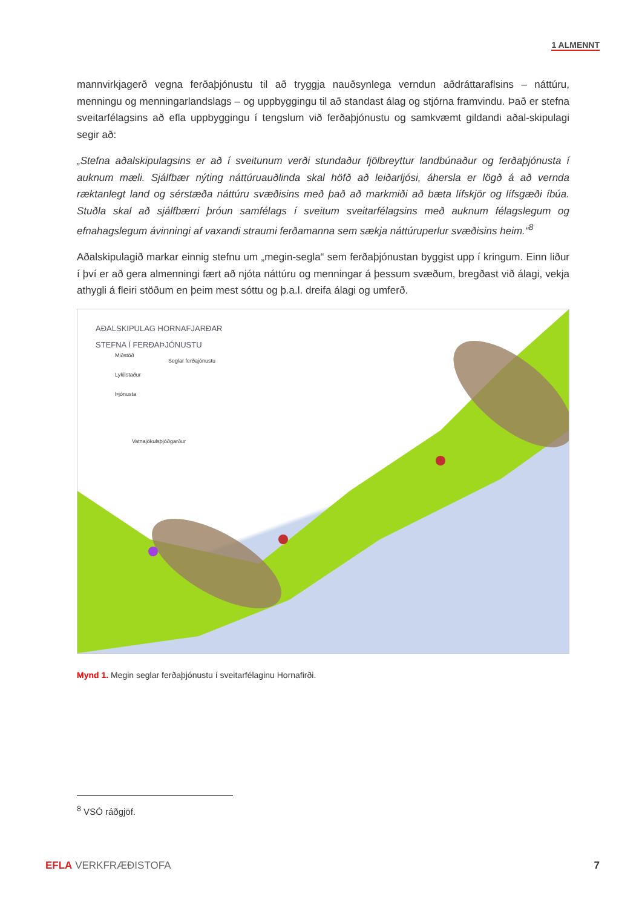1 ALMENNT
mannvirkjagerð vegna ferðaþjónustu til að tryggja nauðsynlega verndun aðdráttaraflsins – náttúru, menningu og menningarlandslags – og uppbyggingu til að standast álag og stjórna framvindu. Það er stefna sveitarfélagsins að efla uppbyggingu í tengslum við ferðaþjónustu og samkvæmt gildandi aðal-skipulagi segir að:
„Stefna aðalskipulagsins er að í sveitunum verði stundaður fjölbreyttur landbúnaður og ferðaþjónusta í auknum mæli. Sjálfbær nýting náttúruauðlinda skal höfð að leiðarljósi, áhersla er lögð á að vernda ræktanlegt land og sérstæða náttúru svæðisins með það að markmiði að bæta lífskjör og lífsgæði íbúa. Stuðla skal að sjálfbærri þróun samfélags í sveitum sveitarfélagsins með auknum félagslegum og efnahagslegum ávinningi af vaxandi straumi ferðamanna sem sækja náttúruperlur svæðisins heim.“<sup>8</sup>
Aðalskipulagið markar einnig stefnu um „megin-segla“ sem ferðaþjónustan byggist upp í kringum. Einn liður í því er að gera almenningi fært að njóta náttúru og menningar á þessum svæðum, bregðast við álagi, vekja athygli á fleiri stöðum en þeim mest sóttu og þ.a.l. dreifa álagi og umferð.
AÐALSKIPULAG HORNAFJARÐAR
STEFNA Í FERÐAÞJÓNUSTU
Miðstöð
Lykilstaður
Þjónusta
Seglar ferðajónustu
Vatnajökulsþjóðgarður
Mynd 1. Megin seglar ferðaþjónustu í sveitarfélaginu Hornafirði.
<sup>8</sup> VSÓ ráðgjöf.
EFLA VERKFRÆÐISTOFA 7